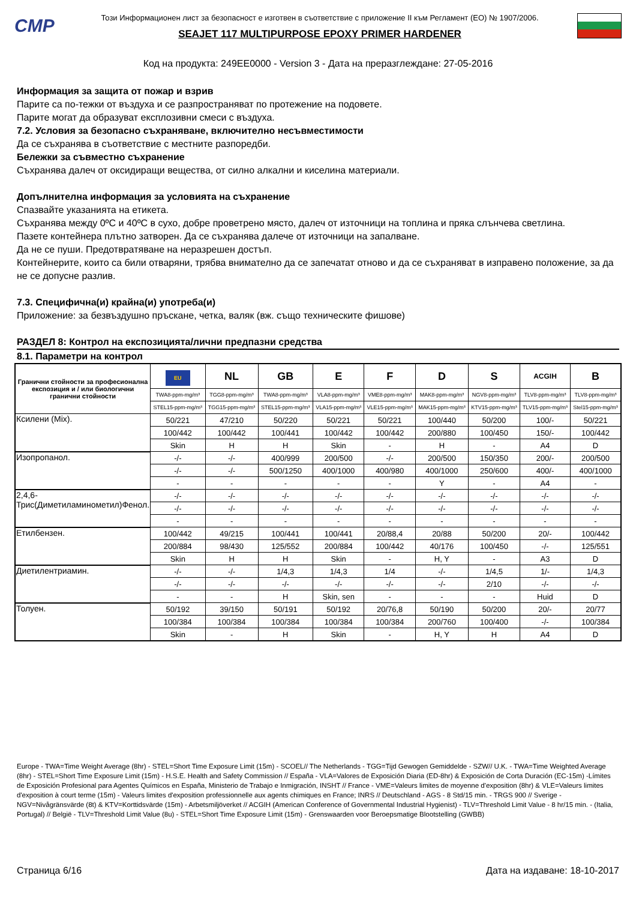CMP
Този Информационен лист за безопасност е изготвен в съответствие с приложение II към Регламент (ЕО) № 1907/2006.
SEAJET 117 MULTIPURPOSE EPOXY PRIMER HARDENER
Код на продукта: 249EE0000 - Version 3 - Дата на преразглеждане: 27-05-2016
Информация за защита от пожар и взрив
Парите са по-тежки от въздуха и се разпространяват по протежение на подовете.
Парите могат да образуват експлозивни смеси с въздуха.
7.2. Условия за безопасно съхраняване, включително несъвместимости
Да се съхранява в съответствие с местните разпоредби.
Бележки за съвместно съхранение
Съхранява далеч от оксидиращи вещества, от силно алкални и киселина материали.
Допълнителна информация за условията на съхранение
Спазвайте указанията на етикета.
Съхранява между 0ºC и 40ºC в сухо, добре проветрено място, далеч от източници на топлина и пряка слънчева светлина.
Пазете контейнера плътно затворен. Да се съхранява далече от източници на запалване.
Да не се пуши. Предотвратяване на неразрешен достъп.
Контейнерите, които са били отваряни, трябва внимателно да се запечатат отново и да се съхраняват в изправено положение, за да не се допусне разлив.
7.3. Специфична(и) крайна(и) употреба(и)
Приложение: за безвъздушно пръскане, четка, валяк (вж. също техническите фишове)
РАЗДЕЛ 8: Контрол на експозицията/лични предпазни средства
8.1. Параметри на контрол
| Гранични стойности за професионална експозиция и / или биологични гранични стойности | EU | NL | GB | E | F | D | S | ACGIH | B |
| | TWA8-ppm-mg/m³ | TGG8-ppm-mg/m³ | TWA8-ppm-mg/m³ | VLA8-ppm-mg/m³ | VME8-ppm-mg/m³ | MAK8-ppm-mg/m³ | NGV8-ppm-mg/m³ | TLV8-ppm-mg/m³ | TLV8-ppm-mg/m³ |
| | STEL15-ppm-mg/m³ | TGG15-ppm-mg/m³ | STEL15-ppm-mg/m³ | VLA15-ppm-mg/m³ | VLE15-ppm-mg/m³ | MAK15-ppm-mg/m³ | KTV15-ppm-mg/m³ | TLV15-ppm-mg/m³ | Stel15-ppm-mg/m³ |
| Ксилени (Mix). | 50/221 | 47/210 | 50/220 | 50/221 | 50/221 | 100/440 | 50/200 | 100/- | 50/221 |
| | 100/442 | 100/442 | 100/441 | 100/442 | 100/442 | 200/880 | 100/450 | 150/- | 100/442 |
| | Skin | H | H | Skin | - | H | - | A4 | D |
| Изопропанол. | -/- | -/- | 400/999 | 200/500 | -/- | 200/500 | 150/350 | 200/- | 200/500 |
| | -/- | -/- | 500/1250 | 400/1000 | 400/980 | 400/1000 | 250/600 | 400/- | 400/1000 |
| | - | - | - | - | - | Y | - | A4 | - |
| 2,4,6-Трис(Диметиламинометил)Фенол. | -/- | -/- | -/- | -/- | -/- | -/- | -/- | -/- | -/- |
| | -/- | -/- | -/- | -/- | -/- | -/- | -/- | -/- | -/- |
| | - | - | - | - | - | - | - | - | - |
| Етилбензен. | 100/442 | 49/215 | 100/441 | 100/441 | 20/88,4 | 20/88 | 50/200 | 20/- | 100/442 |
| | 200/884 | 98/430 | 125/552 | 200/884 | 100/442 | 40/176 | 100/450 | -/- | 125/551 |
| | Skin | H | H | Skin | - | H, Y | - | A3 | D |
| Диетилентриамин. | -/- | -/- | 1/4,3 | 1/4,3 | 1/4 | -/- | 1/4,5 | 1/- | 1/4,3 |
| | -/- | -/- | -/- | -/- | -/- | -/- | 2/10 | -/- | -/- |
| | - | - | H | Skin, sen | - | - | - | Huid | D |
| Толуен. | 50/192 | 39/150 | 50/191 | 50/192 | 20/76,8 | 50/190 | 50/200 | 20/- | 20/77 |
| | 100/384 | 100/384 | 100/384 | 100/384 | 100/384 | 200/760 | 100/400 | -/- | 100/384 |
| | Skin | - | H | Skin | - | H, Y | H | A4 | D |
Europe - TWA=Time Weight Average (8hr) - STEL=Short Time Exposure Limit (15m) - SCOEL// The Netherlands - TGG=Tijd Gewogen Gemiddelde - SZW// U.K. - TWA=Time Weighted Average (8hr) - STEL=Short Time Exposure Limit (15m) - H.S.E. Health and Safety Commission // España - VLA=Valores de Exposición Diaria (ED-8hr) & Exposición de Corta Duración (EC-15m) -Límites de Exposición Profesional para Agentes Químicos en España, Ministerio de Trabajo e Inmigración, INSHT // France - VME=Valeurs limites de moyenne d'exposition (8hr) & VLE=Valeurs limites d'exposition à court terme (15m) - Valeurs limites d'exposition professionnelle aux agents chimiques en France; INRS // Deutschland - AGS - 8 Std/15 min. - TRGS 900 // Sverige - NGV=Nivågränsvärde (8t) & KTV=Korttidsvärde (15m) - Arbetsmiljöverket // ACGIH (American Conference of Governmental Industrial Hygienist) - TLV=Threshold Limit Value - 8 hr/15 min. - (Italia, Portugal) // België - TLV=Threshold Limit Value (8u) - STEL=Short Time Exposure Limit (15m) - Grenswaarden voor Beroepsmatige Blootstelling (GWBB)
Страница 6/16 Дата на издаване: 18-10-2017